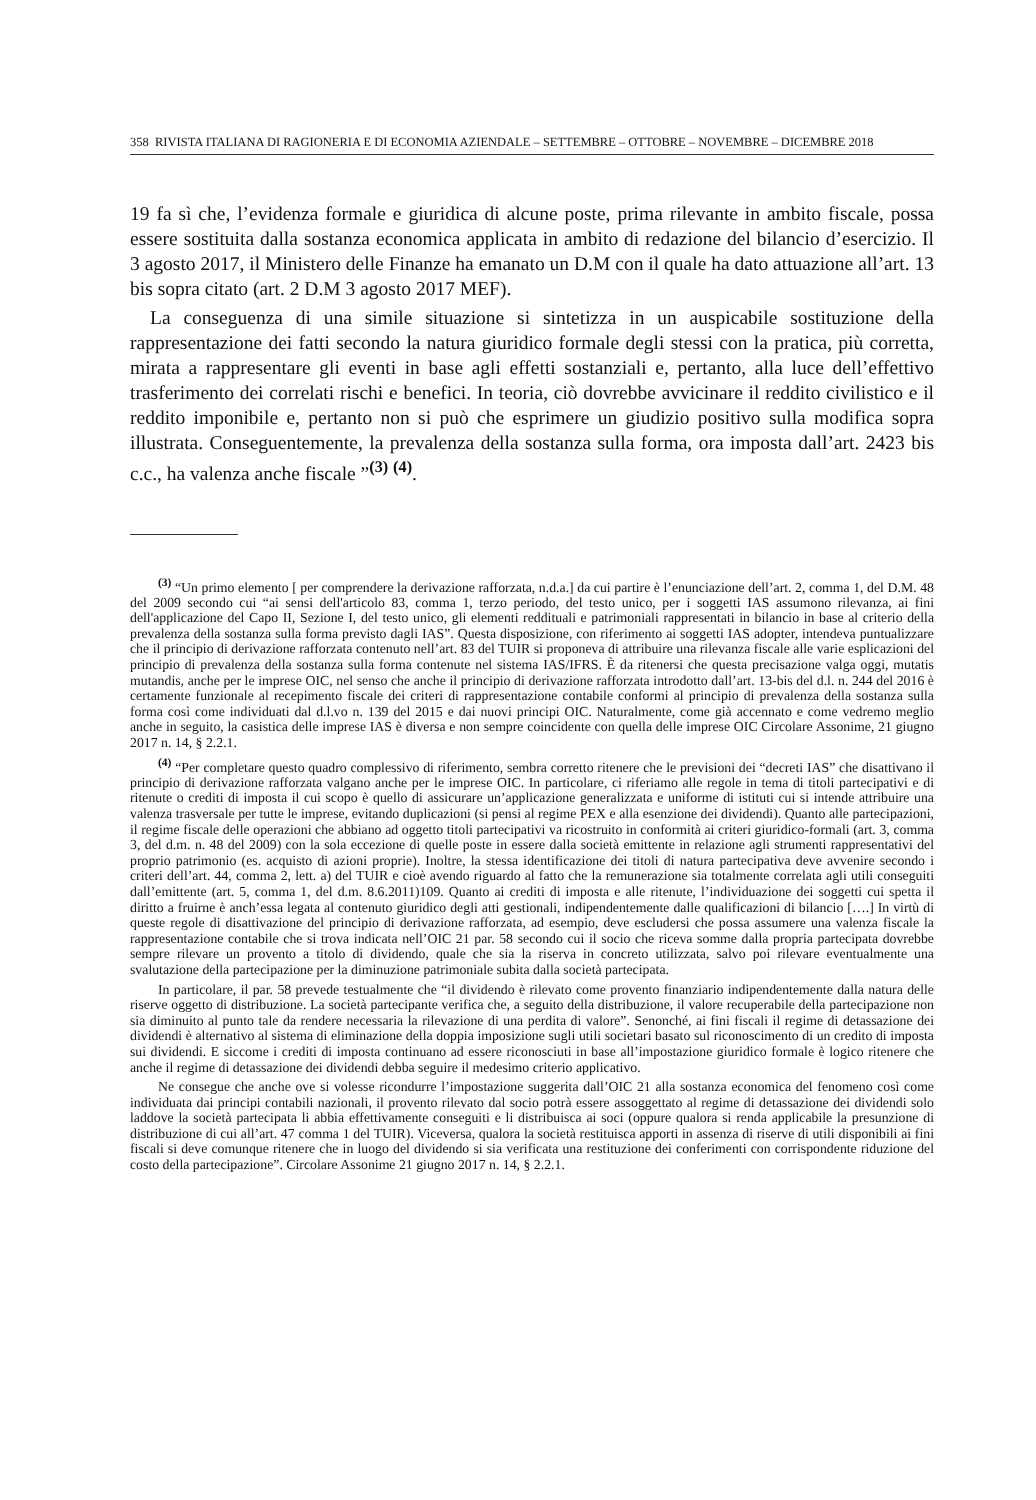358 RIVISTA ITALIANA DI RAGIONERIA E DI ECONOMIA AZIENDALE – SETTEMBRE – OTTOBRE – NOVEMBRE – DICEMBRE 2018
19 fa sì che, l’evidenza formale e giuridica di alcune poste, prima rilevante in ambito fiscale, possa essere sostituita dalla sostanza economica applicata in ambito di redazione del bilancio d’esercizio. Il 3 agosto 2017, il Ministero delle Finanze ha emanato un D.M con il quale ha dato attuazione all’art. 13 bis sopra citato (art. 2 D.M 3 agosto 2017 MEF).
La conseguenza di una simile situazione si sintetizza in un auspicabile sostituzione della rappresentazione dei fatti secondo la natura giuridico formale degli stessi con la pratica, più corretta, mirata a rappresentare gli eventi in base agli effetti sostanziali e, pertanto, alla luce dell’effettivo trasferimento dei correlati rischi e benefici. In teoria, ciò dovrebbe avvicinare il reddito civilistico e il reddito imponibile e, pertanto non si può che esprimere un giudizio positivo sulla modifica sopra illustrata. Conseguentemente, la prevalenza della sostanza sulla forma, ora imposta dall’art. 2423 bis c.c., ha valenza anche fiscale ”<sup>(3)</sup> <sup>(4)</sup>.
<sup>(3)</sup> “Un primo elemento [ per comprendere la derivazione rafforzata, n.d.a.] da cui partire è l’enunciazione dell’art. 2, comma 1, del D.M. 48 del 2009 secondo cui “ai sensi dell'articolo 83, comma 1, terzo periodo, del testo unico, per i soggetti IAS assumono rilevanza, ai fini dell'applicazione del Capo II, Sezione I, del testo unico, gli elementi reddituali e patrimoniali rappresentati in bilancio in base al criterio della prevalenza della sostanza sulla forma previsto dagli IAS”. Questa disposizione, con riferimento ai soggetti IAS adopter, intendeva puntualizzare che il principio di derivazione rafforzata contenuto nell’art. 83 del TUIR si proponeva di attribuire una rilevanza fiscale alle varie esplicazioni del principio di prevalenza della sostanza sulla forma contenute nel sistema IAS/IFRS. È da ritenersi che questa precisazione valga oggi, mutatis mutandis, anche per le imprese OIC, nel senso che anche il principio di derivazione rafforzata introdotto dall’art. 13-bis del d.l. n. 244 del 2016 è certamente funzionale al recepimento fiscale dei criteri di rappresentazione contabile conformi al principio di prevalenza della sostanza sulla forma così come individuati dal d.l.vo n. 139 del 2015 e dai nuovi principi OIC. Naturalmente, come già accennato e come vedremo meglio anche in seguito, la casistica delle imprese IAS è diversa e non sempre coincidente con quella delle imprese OIC Circolare Assonime, 21 giugno 2017 n. 14, § 2.2.1.
<sup>(4)</sup> “Per completare questo quadro complessivo di riferimento, sembra corretto ritenere che le previsioni dei “decreti IAS” che disattivano il principio di derivazione rafforzata valgano anche per le imprese OIC. In particolare, ci riferiamo alle regole in tema di titoli partecipativi e di ritenute o crediti di imposta il cui scopo è quello di assicurare un’applicazione generalizzata e uniforme di istituti cui si intende attribuire una valenza trasversale per tutte le imprese, evitando duplicazioni (si pensi al regime PEX e alla esenzione dei dividendi). Quanto alle partecipazioni, il regime fiscale delle operazioni che abbiano ad oggetto titoli partecipativi va ricostruito in conformità ai criteri giuridico-formali (art. 3, comma 3, del d.m. n. 48 del 2009) con la sola eccezione di quelle poste in essere dalla società emittente in relazione agli strumenti rappresentativi del proprio patrimonio (es. acquisto di azioni proprie). Inoltre, la stessa identificazione dei titoli di natura partecipativa deve avvenire secondo i criteri dell’art. 44, comma 2, lett. a) del TUIR e cioè avendo riguardo al fatto che la remunerazione sia totalmente correlata agli utili conseguiti dall’emittente (art. 5, comma 1, del d.m. 8.6.2011)109. Quanto ai crediti di imposta e alle ritenute, l’individuazione dei soggetti cui spetta il diritto a fruirne è anch’essa legata al contenuto giuridico degli atti gestionali, indipendentemente dalle qualificazioni di bilancio [….] In virtù di queste regole di disattivazione del principio di derivazione rafforzata, ad esempio, deve escludersi che possa assumere una valenza fiscale la rappresentazione contabile che si trova indicata nell’OIC 21 par. 58 secondo cui il socio che riceva somme dalla propria partecipata dovrebbe sempre rilevare un provento a titolo di dividendo, quale che sia la riserva in concreto utilizzata, salvo poi rilevare eventualmente una svalutazione della partecipazione per la diminuzione patrimoniale subita dalla società partecipata.
In particolare, il par. 58 prevede testualmente che “il dividendo è rilevato come provento finanziario indipendentemente dalla natura delle riserve oggetto di distribuzione. La società partecipante verifica che, a seguito della distribuzione, il valore recuperabile della partecipazione non sia diminuito al punto tale da rendere necessaria la rilevazione di una perdita di valore”. Senonché, ai fini fiscali il regime di detassazione dei dividendi è alternativo al sistema di eliminazione della doppia imposizione sugli utili societari basato sul riconoscimento di un credito di imposta sui dividendi. E siccome i crediti di imposta continuano ad essere riconosciuti in base all’impostazione giuridico formale è logico ritenere che anche il regime di detassazione dei dividendi debba seguire il medesimo criterio applicativo.
Ne consegue che anche ove si volesse ricondurre l’impostazione suggerita dall’OIC 21 alla sostanza economica del fenomeno così come individuata dai principi contabili nazionali, il provento rilevato dal socio potrà essere assoggettato al regime di detassazione dei dividendi solo laddove la società partecipata li abbia effettivamente conseguiti e li distribuisca ai soci (oppure qualora si renda applicabile la presunzione di distribuzione di cui all’art. 47 comma 1 del TUIR). Viceversa, qualora la società restituisca apporti in assenza di riserve di utili disponibili ai fini fiscali si deve comunque ritenere che in luogo del dividendo si sia verificata una restituzione dei conferimenti con corrispondente riduzione del costo della partecipazione”. Circolare Assonime 21 giugno 2017 n. 14, § 2.2.1.